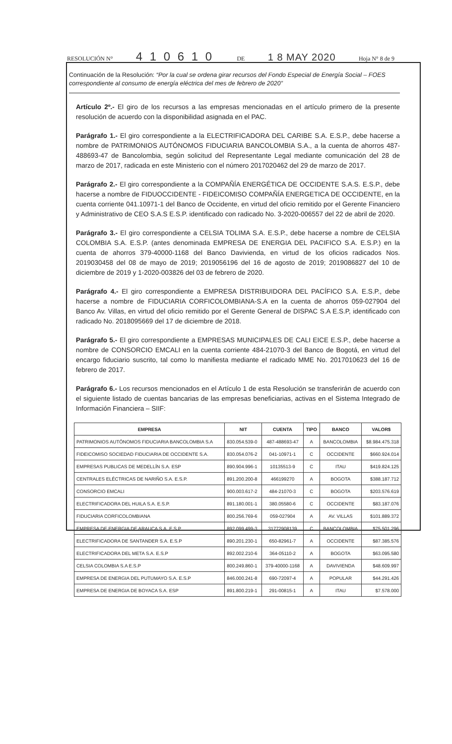RESOLUCIÓN N° 4 1 0 6 1 0 DE 1 8 MAY 2020 Hoja N° 8 de 9
Continuación de la Resolución: “Por la cual se ordena girar recursos del Fondo Especial de Energía Social – FOES correspondiente al consumo de energía eléctrica del mes de febrero de 2020”
Artículo 2º.- El giro de los recursos a las empresas mencionadas en el artículo primero de la presente resolución de acuerdo con la disponibilidad asignada en el PAC.
Parágrafo 1.- El giro correspondiente a la ELECTRIFICADORA DEL CARIBE S.A. E.S.P., debe hacerse a nombre de PATRIMONIOS AUTÓNOMOS FIDUCIARIA BANCOLOMBIA S.A., a la cuenta de ahorros 487-488693-47 de Bancolombia, según solicitud del Representante Legal mediante comunicación del 28 de marzo de 2017, radicada en este Ministerio con el número 2017020462 del 29 de marzo de 2017.
Parágrafo 2.- El giro correspondiente a la COMPAÑÍA ENERGÉTICA DE OCCIDENTE S.A.S. E.S.P., debe hacerse a nombre de FIDUOCCIDENTE - FIDEICOMISO COMPAÑÍA ENERGETICA DE OCCIDENTE, en la cuenta corriente 041.10971-1 del Banco de Occidente, en virtud del oficio remitido por el Gerente Financiero y Administrativo de CEO S.A.S E.S.P. identificado con radicado No. 3-2020-006557 del 22 de abril de 2020.
Parágrafo 3.- El giro correspondiente a CELSIA TOLIMA S.A. E.S.P., debe hacerse a nombre de CELSIA COLOMBIA S.A. E.S.P. (antes denominada EMPRESA DE ENERGIA DEL PACIFICO S.A. E.S.P.) en la cuenta de ahorros 379-40000-1168 del Banco Davivienda, en virtud de los oficios radicados Nos. 2019030458 del 08 de mayo de 2019; 2019056196 del 16 de agosto de 2019; 2019086827 del 10 de diciembre de 2019 y 1-2020-003826 del 03 de febrero de 2020.
Parágrafo 4.- El giro correspondiente a EMPRESA DISTRIBUIDORA DEL PACÍFICO S.A. E.S.P., debe hacerse a nombre de FIDUCIARIA CORFICOLOMBIANA-S.A en la cuenta de ahorros 059-027904 del Banco Av. Villas, en virtud del oficio remitido por el Gerente General de DISPAC S.A E.S.P, identificado con radicado No. 2018095669 del 17 de diciembre de 2018.
Parágrafo 5.- El giro correspondiente a EMPRESAS MUNICIPALES DE CALI EICE E.S.P., debe hacerse a nombre de CONSORCIO EMCALI en la cuenta corriente 484-21070-3 del Banco de Bogotá, en virtud del encargo fiduciario suscrito, tal como lo manifiesta mediante el radicado MME No. 2017010623 del 16 de febrero de 2017.
Parágrafo 6.- Los recursos mencionados en el Artículo 1 de esta Resolución se transferirán de acuerdo con el siguiente listado de cuentas bancarias de las empresas beneficiarias, activas en el Sistema Integrado de Información Financiera – SIIF:
| EMPRESA | NIT | CUENTA | TIPO | BANCO | VALOR$ |
| --- | --- | --- | --- | --- | --- |
| PATRIMONIOS AUTÓNOMOS FIDUCIARIA BANCOLOMBIA S.A | 830.054.539-0 | 487-488693-47 | A | BANCOLOMBIA | $8.984.475.318 |
| FIDEICOMISO SOCIEDAD FIDUCIARIA DE OCCIDENTE S.A. | 830.054.076-2 | 041-10971-1 | C | OCCIDENTE | $660.924.014 |
| EMPRESAS PUBLICAS DE MEDELLÍN S.A. ESP | 890.904.996-1 | 10135513-9 | C | ITAU | $419.824.125 |
| CENTRALES ELÉCTRICAS DE NARIÑO S.A. E.S.P. | 891.200.200-8 | 466199270 | A | BOGOTA | $388.187.712 |
| CONSORCIO EMCALI | 900.003.617-2 | 484-21070-3 | C | BOGOTA | $203.576.619 |
| ELECTRIFICADORA DEL HUILA S.A. E.S.P. | 891.180.001-1 | 380.05580-6 | C | OCCIDENTE | $83.187.076 |
| FIDUCIARIA CORFICOLOMBIANA | 800.256.769-6 | 059-027904 | A | AV. VILLAS | $101.889.372 |
| EMPRESA DE ENERGIA DE ARAUCA S.A. E.S.P | 892.099.499-3 | 31772908139 | C | BANCOLOMBIA | $75.501.296 |
| ELECTRIFICADORA DE SANTANDER S.A. E.S.P | 890.201.230-1 | 650-82961-7 | A | OCCIDENTE | $87.385.576 |
| ELECTRIFICADORA DEL META S.A. E.S.P | 892.002.210-6 | 364-05110-2 | A | BOGOTA | $63.095.580 |
| CELSIA COLOMBIA S.A E.S.P | 800.249.860-1 | 379-40000-1168 | A | DAVIVIENDA | $48.609.997 |
| EMPRESA DE ENERGIA DEL PUTUMAYO S.A. E.S.P | 846.000.241-8 | 690-72097-4 | A | POPULAR | $44.291.426 |
| EMPRESA DE ENERGIA DE BOYACA S.A. ESP | 891.800.219-1 | 291-00815-1 | A | ITAU | $7.578.000 |